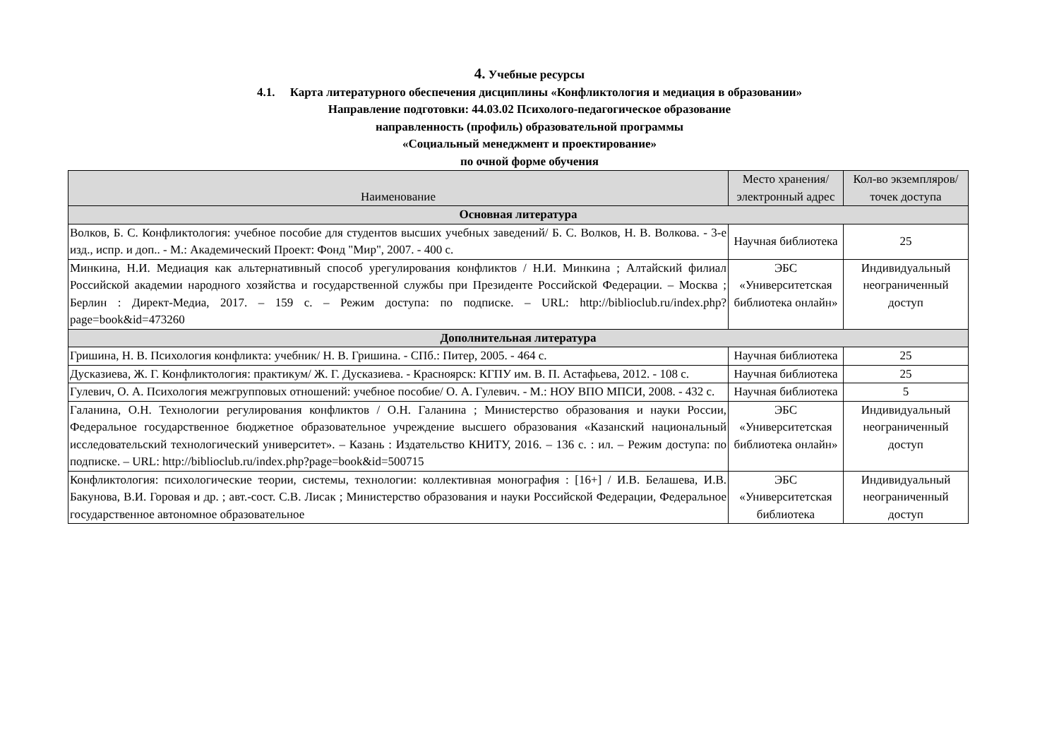4. Учебные ресурсы
4.1. Карта литературного обеспечения дисциплины «Конфликтология и медиация в образовании»
Направление подготовки: 44.03.02 Психолого-педагогическое образование
направленность (профиль) образовательной программы
«Социальный менеджмент и проектирование»
по очной форме обучения
| Наименование | Место хранения/электронный адрес | Кол-во экземпляров/ точек доступа |
| --- | --- | --- |
| Основная литература | | |
| Волков, Б. С. Конфликтология: учебное пособие для студентов высших учебных заведений/ Б. С. Волков, Н. В. Волкова. - 3-е изд., испр. и доп.. - М.: Академический Проект: Фонд "Мир", 2007. - 400 с. | Научная библиотека | 25 |
| Минкина, Н.И. Медиация как альтернативный способ урегулирования конфликтов / Н.И. Минкина ; Алтайский филиал Российской академии народного хозяйства и государственной службы при Президенте Российской Федерации. – Москва ; Берлин : Директ-Медиа, 2017. – 159 с. – Режим доступа: по подписке. – URL: http://biblioclub.ru/index.php?page=book&id=473260 | ЭБС «Университетская библиотека онлайн» | Индивидуальный неограниченный доступ |
| Дополнительная литература | | |
| Гришина, Н. В. Психология конфликта: учебник/ Н. В. Гришина. - СПб.: Питер, 2005. - 464 с. | Научная библиотека | 25 |
| Дусказиева, Ж. Г. Конфликтология: практикум/ Ж. Г. Дусказиева. - Красноярск: КГПУ им. В. П. Астафьева, 2012. - 108 с. | Научная библиотека | 25 |
| Гулевич, О. А. Психология межгрупповых отношений: учебное пособие/ О. А. Гулевич. - М.: НОУ ВПО МПСИ, 2008. - 432 с. | Научная библиотека | 5 |
| Галанина, О.Н. Технологии регулирования конфликтов / О.Н. Галанина ; Министерство образования и науки России, Федеральное государственное бюджетное образовательное учреждение высшего образования «Казанский национальный исследовательский технологический университет». – Казань : Издательство КНИТУ, 2016. – 136 с. : ил. – Режим доступа: по подписке. – URL: http://biblioclub.ru/index.php?page=book&id=500715 | ЭБС «Университетская библиотека онлайн» | Индивидуальный неограниченный доступ |
| Конфликтология: психологические теории, системы, технологии: коллективная монография : [16+] / И.В. Белашева, И.В. Бакунова, В.И. Горовая и др. ; авт.-сост. С.В. Лисак ; Министерство образования и науки Российской Федерации, Федеральное государственное автономное образовательное | ЭБС «Университетская библиотека | Индивидуальный неограниченный доступ |